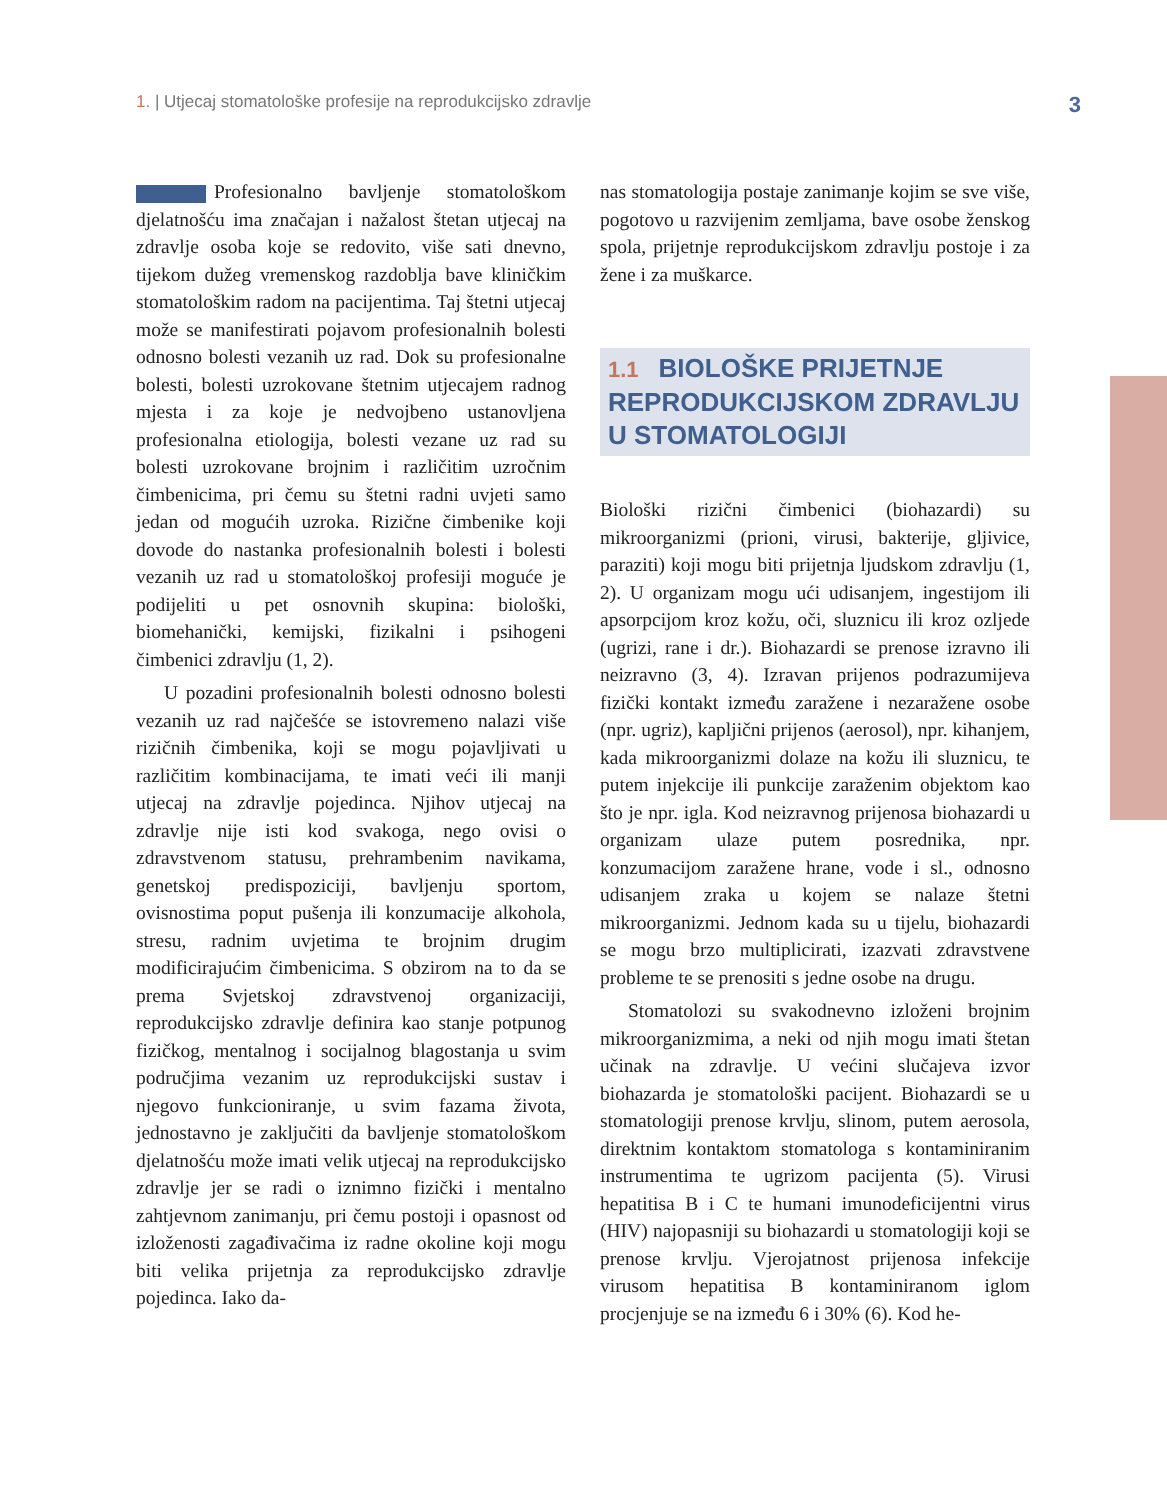1. | Utjecaj stomatološke profesije na reprodukcijsko zdravlje
3
Profesionalno bavljenje stomatološkom djelatnošću ima značajan i nažalost štetan utjecaj na zdravlje osoba koje se redovito, više sati dnevno, tijekom dužeg vremenskog razdoblja bave kliničkim stomatološkim radom na pacijentima. Taj štetni utjecaj može se manifestirati pojavom profesionalnih bolesti odnosno bolesti vezanih uz rad. Dok su profesionalne bolesti, bolesti uzrokovane štetnim utjecajem radnog mjesta i za koje je nedvojbeno ustanovljena profesionalna etiologija, bolesti vezane uz rad su bolesti uzrokovane brojnim i različitim uzročnim čimbenicima, pri čemu su štetni radni uvjeti samo jedan od mogućih uzroka. Rizične čimbenike koji dovode do nastanka profesionalnih bolesti i bolesti vezanih uz rad u stomatološkoj profesiji moguće je podijeliti u pet osnovnih skupina: biološki, biomehanički, kemijski, fizikalni i psihogeni čimbenici zdravlju (1, 2).
U pozadini profesionalnih bolesti odnosno bolesti vezanih uz rad najčešće se istovremeno nalazi više rizičnih čimbenika, koji se mogu pojavljivati u različitim kombinacijama, te imati veći ili manji utjecaj na zdravlje pojedinca. Njihov utjecaj na zdravlje nije isti kod svakoga, nego ovisi o zdravstvenom statusu, prehrambenim navikama, genetskoj predispoziciji, bavljenju sportom, ovisnostima poput pušenja ili konzumacije alkohola, stresu, radnim uvjetima te brojnim drugim modificirajućim čimbenicima. S obzirom na to da se prema Svjetskoj zdravstvenoj organizaciji, reprodukcijsko zdravlje definira kao stanje potpunog fizičkog, mentalnog i socijalnog blagostanja u svim područjima vezanim uz reprodukcijski sustav i njegovo funkcioniranje, u svim fazama života, jednostavno je zaključiti da bavljenje stomatološkom djelatnošću može imati velik utjecaj na reprodukcijsko zdravlje jer se radi o iznimno fizički i mentalno zahtjevnom zanimanju, pri čemu postoji i opasnost od izloženosti zagađivačima iz radne okoline koji mogu biti velika prijetnja za reprodukcijsko zdravlje pojedinca. Iako da-
nas stomatologija postaje zanimanje kojim se sve više, pogotovo u razvijenim zemljama, bave osobe ženskog spola, prijetnje reprodukcijskom zdravlju postoje i za žene i za muškarce.
1.1 BIOLOŠKE PRIJETNJE REPRODUKCIJSKOM ZDRAVLJU U STOMATOLOGIJI
Biološki rizični čimbenici (biohazardi) su mikroorganizmi (prioni, virusi, bakterije, gljivice, paraziti) koji mogu biti prijetnja ljudskom zdravlju (1, 2). U organizam mogu ući udisanjem, ingestijom ili apsorpcijom kroz kožu, oči, sluznicu ili kroz ozljede (ugrizi, rane i dr.). Biohazardi se prenose izravno ili neizravno (3, 4). Izravan prijenos podrazumijeva fizički kontakt između zaražene i nezaražene osobe (npr. ugriz), kapljični prijenos (aerosol), npr. kihanjem, kada mikroorganizmi dolaze na kožu ili sluznicu, te putem injekcije ili punkcije zaraženim objektom kao što je npr. igla. Kod neizravnog prijenosa biohazardi u organizam ulaze putem posrednika, npr. konzumacijom zaražene hrane, vode i sl., odnosno udisanjem zraka u kojem se nalaze štetni mikroorganizmi. Jednom kada su u tijelu, biohazardi se mogu brzo multiplicirati, izazvati zdravstvene probleme te se prenositi s jedne osobe na drugu.
Stomatolozi su svakodnevno izloženi brojnim mikroorganizmima, a neki od njih mogu imati štetan učinak na zdravlje. U većini slučajeva izvor biohazarda je stomatološki pacijent. Biohazardi se u stomatologiji prenose krvlju, slinom, putem aerosola, direktnim kontaktom stomatologa s kontaminiranim instrumentima te ugrizom pacijenta (5). Virusi hepatitisa B i C te humani imunodeficijentni virus (HIV) najopasniji su biohazardi u stomatologiji koji se prenose krvlju. Vjerojatnost prijenosa infekcije virusom hepatitisa B kontaminiranom iglom procjenjuje se na između 6 i 30% (6). Kod he-